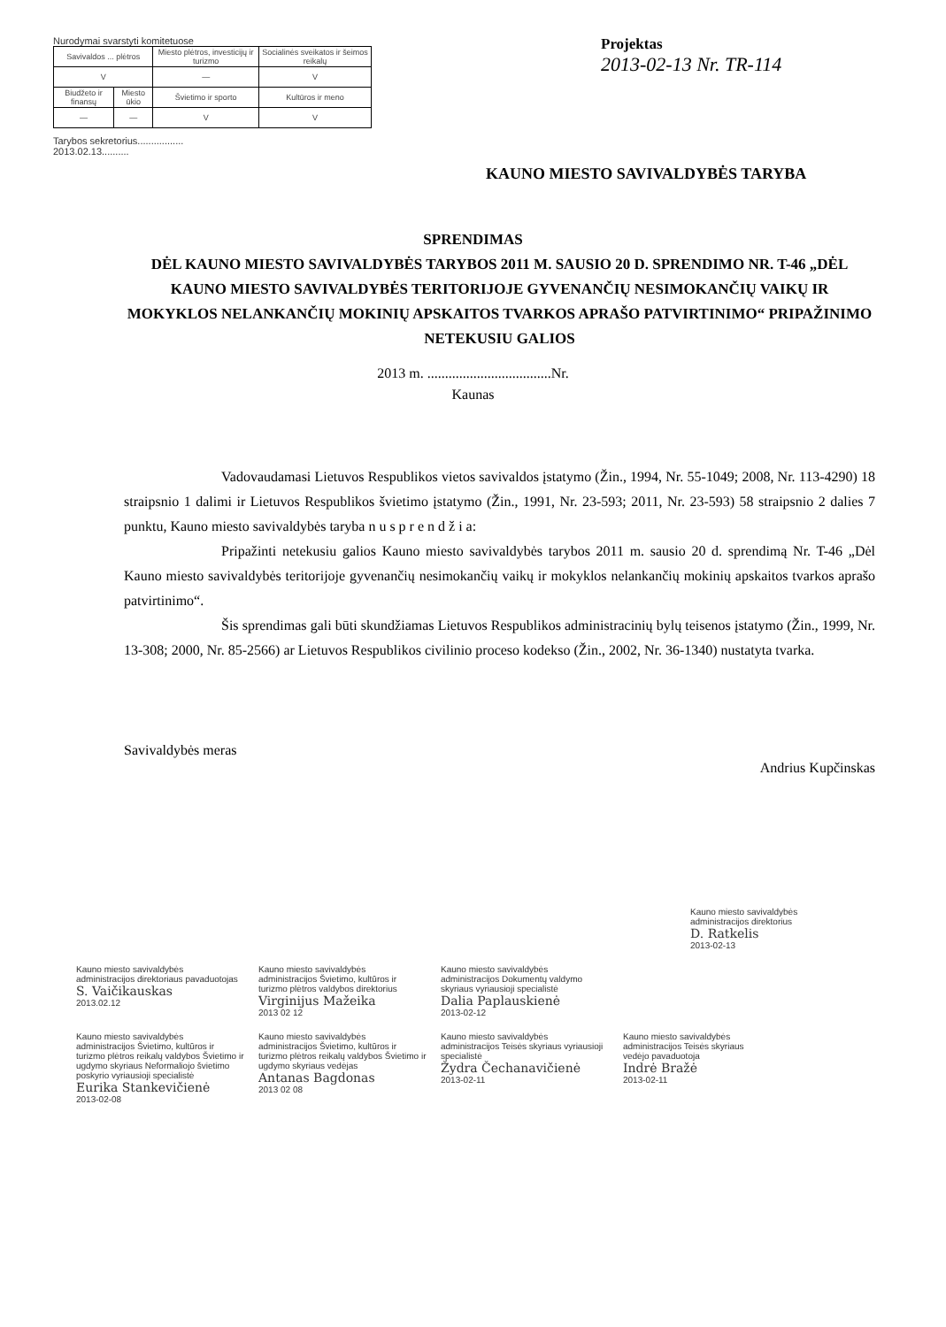Nurodymai svarstyti komitetuose
| Savivaldos ... plėtros | | Miesto plėtros, investicijų ir turizmo | | Socialinės sveikatos ir šeimos reikalų |
| V | | — | | V |
| Biudžeto ir finansų | Miesto ūkio | Švietimo ir sporto | Kultūros ir meno | |
| — | — | V | V | |
Tarybos sekretorius.................
2013.02.13..........
Projektas
2013-02-13 Nr. TR-114
KAUNO MIESTO SAVIVALDYBĖS TARYBA
SPRENDIMAS
DĖL KAUNO MIESTO SAVIVALDYBĖS TARYBOS 2011 M. SAUSIO 20 D. SPRENDIMO NR. T-46 „DĖL KAUNO MIESTO SAVIVALDYBĖS TERITORIJOJE GYVENANČIŲ NESIMOKANČIŲ VAIKŲ IR MOKYKLOS NELANKANČIŲ MOKINIŲ APSKAITOS TVARKOS APRAŠO PATVIRTINIMO“ PRIPAŽINIMO NETEKUSIU GALIOS
2013 m. ...................................Nr.
Kaunas
Vadovaudamasi Lietuvos Respublikos vietos savivaldos įstatymo (Žin., 1994, Nr. 55-1049; 2008, Nr. 113-4290) 18 straipsnio 1 dalimi ir Lietuvos Respublikos švietimo įstatymo (Žin., 1991, Nr. 23-593; 2011, Nr. 23-593) 58 straipsnio 2 dalies 7 punktu, Kauno miesto savivaldybės taryba n u s p r e n d ž i a:
Pripažinti netekusiu galios Kauno miesto savivaldybės tarybos 2011 m. sausio 20 d. sprendimą Nr. T-46 „Dėl Kauno miesto savivaldybės teritorijoje gyvenančių nesimokančių vaikų ir mokyklos nelankančių mokinių apskaitos tvarkos aprašo patvirtinimo“.
Šis sprendimas gali būti skundžiamas Lietuvos Respublikos administracinių bylų teisenos įstatymo (Žin., 1999, Nr. 13-308; 2000, Nr. 85-2566) ar Lietuvos Respublikos civilinio proceso kodekso (Žin., 2002, Nr. 36-1340) nustatyta tvarka.
Savivaldybės meras Andrius Kupčinskas
Kauno miesto savivaldybės administracijos direktorius D. Ratkelis 2013-02-13
Kauno miesto savivaldybės administracijos direktoriaus pavaduotojas S. Vaičikauskas 2013.02.12
Kauno miesto savivaldybės administracijos Švietimo, kultūros ir turizmo plėtros valdybos direktorius Virginijus Mažeika 2013 02 12
Kauno miesto savivaldybės administracijos Dokumentų valdymo skyriaus vyriausioji specialistė Dalia Paplauskienė 2013-02-12
Kauno miesto savivaldybės administracijos Švietimo, kultūros ir turizmo plėtros reikalų valdybos Švietimo ir ugdymo skyriaus Neformaliojo švietimo poskyrio vyriausioji specialistė Eurika Stankevičienė 2013-02-08
Kauno miesto savivaldybės administracijos Švietimo, kultūros ir turizmo plėtros reikalų valdybos Švietimo ir ugdymo skyriaus vedėjas Antanas Bagdonas 2013 02 08
Kauno miesto savivaldybės administracijos Teisės skyriaus vyriausioji specialistė Žydra Čechanavičienė 2013-02-11
Kauno miesto savivaldybės administracijos Teisės skyriaus vedėjo pavaduotoja Indrė Bražė 2013-02-11